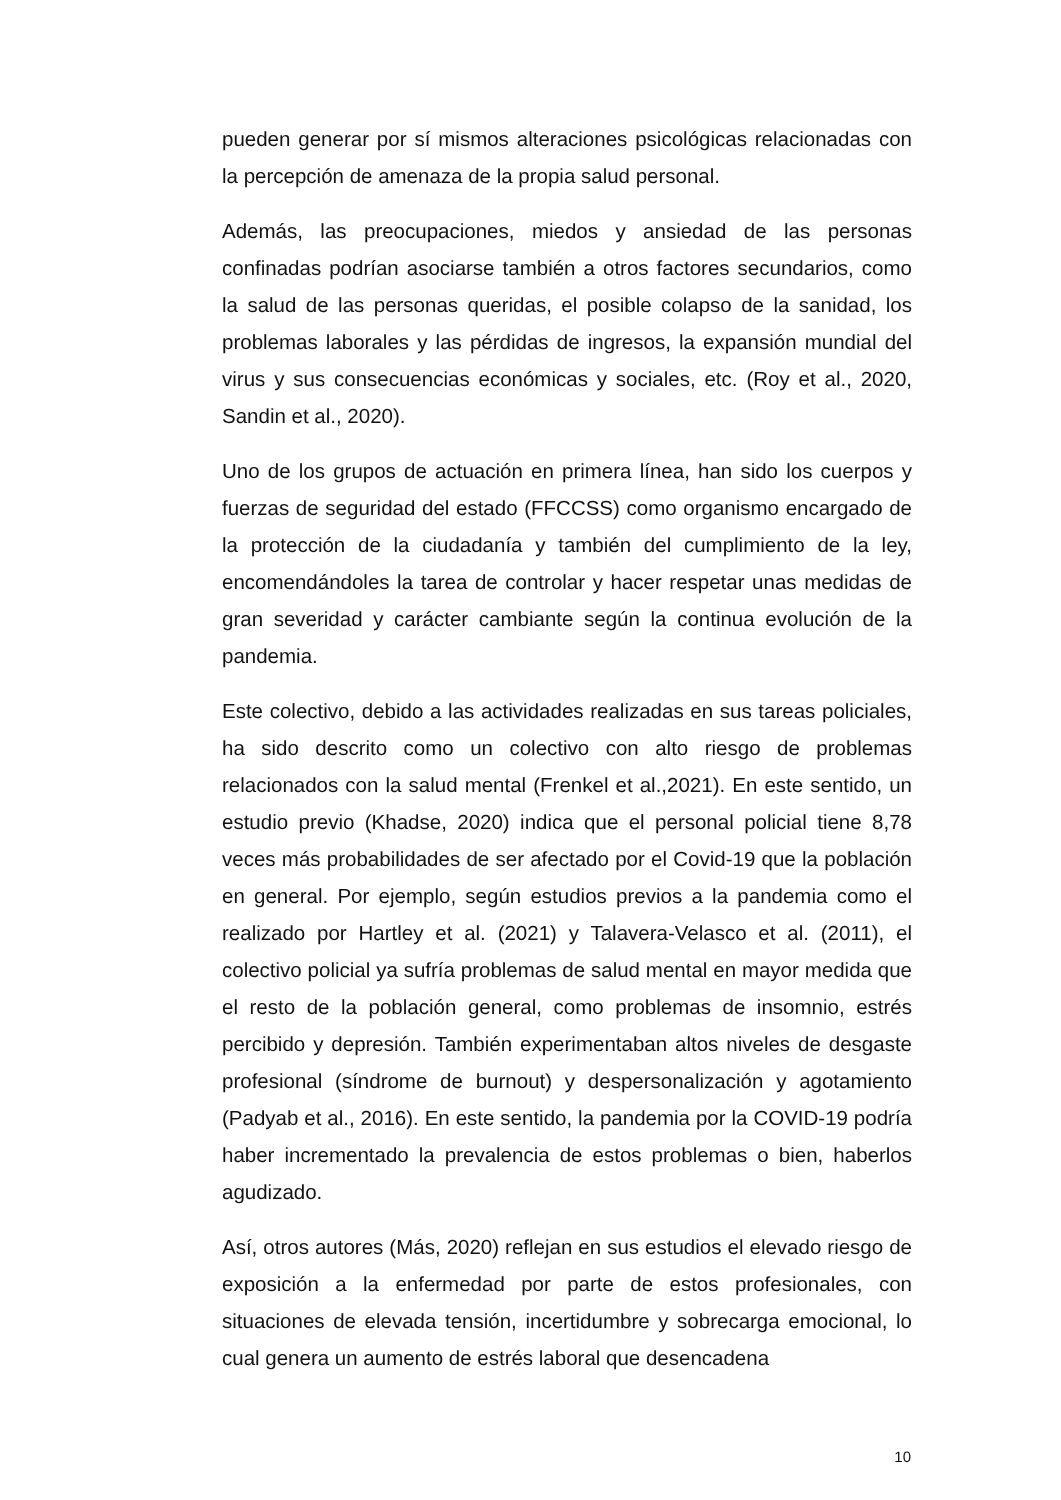pueden generar por sí mismos alteraciones psicológicas relacionadas con la percepción de amenaza de la propia salud personal.
Además, las preocupaciones, miedos y ansiedad de las personas confinadas podrían asociarse también a otros factores secundarios, como la salud de las personas queridas, el posible colapso de la sanidad, los problemas laborales y las pérdidas de ingresos, la expansión mundial del virus y sus consecuencias económicas y sociales, etc. (Roy et al., 2020, Sandin et al., 2020).
Uno de los grupos de actuación en primera línea, han sido los cuerpos y fuerzas de seguridad del estado (FFCCSS) como organismo encargado de la protección de la ciudadanía y también del cumplimiento de la ley, encomendándoles la tarea de controlar y hacer respetar unas medidas de gran severidad y carácter cambiante según la continua evolución de la pandemia.
Este colectivo, debido a las actividades realizadas en sus tareas policiales, ha sido descrito como un colectivo con alto riesgo de problemas relacionados con la salud mental (Frenkel et al.,2021). En este sentido, un estudio previo (Khadse, 2020) indica que el personal policial tiene 8,78 veces más probabilidades de ser afectado por el Covid-19 que la población en general. Por ejemplo, según estudios previos a la pandemia como el realizado por Hartley et al. (2021) y Talavera-Velasco et al. (2011), el colectivo policial ya sufría problemas de salud mental en mayor medida que el resto de la población general, como problemas de insomnio, estrés percibido y depresión. También experimentaban altos niveles de desgaste profesional (síndrome de burnout) y despersonalización y agotamiento (Padyab et al., 2016). En este sentido, la pandemia por la COVID-19 podría haber incrementado la prevalencia de estos problemas o bien, haberlos agudizado.
Así, otros autores (Más, 2020) reflejan en sus estudios el elevado riesgo de exposición a la enfermedad por parte de estos profesionales, con situaciones de elevada tensión, incertidumbre y sobrecarga emocional, lo cual genera un aumento de estrés laboral que desencadena
10